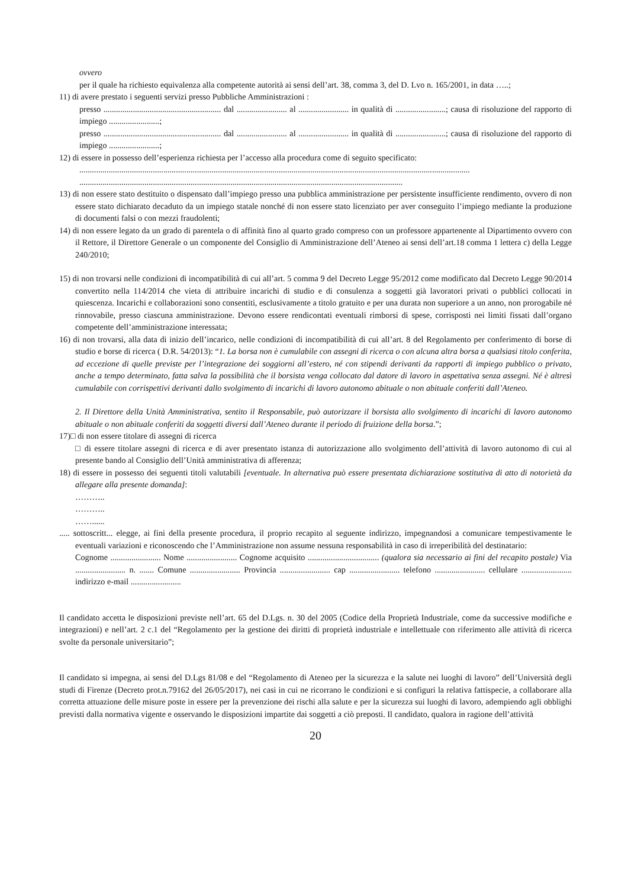ovvero
per il quale ha richiesto equivalenza alla competente autorità ai sensi dell’art. 38, comma 3, del D. Lvo n. 165/2001, in data …..;
11) di avere prestato i seguenti servizi presso Pubbliche Amministrazioni :
presso ........................................................ dal ........................ al ........................ in qualità di ........................; causa di risoluzione del rapporto di impiego ........................;
presso ........................................................ dal ........................ al ........................ in qualità di ........................; causa di risoluzione del rapporto di impiego ........................;
12) di essere in possesso dell’esperienza richiesta per l’accesso alla procedura come di seguito specificato:
..........................................................................................................................................................................................
..........................................................................................................................................................
13) di non essere stato destituito o dispensato dall’impiego presso una pubblica amministrazione per persistente insufficiente rendimento, ovvero di non essere stato dichiarato decaduto da un impiego statale nonché di non essere stato licenziato per aver conseguito l’impiego mediante la produzione di documenti falsi o con mezzi fraudolenti;
14) di non essere legato da un grado di parentela o di affinità fino al quarto grado compreso con un professore appartenente al Dipartimento ovvero con il Rettore, il Direttore Generale o un componente del Consiglio di Amministrazione dell’Ateneo ai sensi dell’art.18 comma 1 lettera c) della Legge 240/2010;
15) di non trovarsi nelle condizioni di incompatibilità di cui all’art. 5 comma 9 del Decreto Legge 95/2012 come modificato dal Decreto Legge 90/2014 convertito nella 114/2014 che vieta di attribuire incarichi di studio e di consulenza a soggetti già lavoratori privati o pubblici collocati in quiescenza. Incarichi e collaborazioni sono consentiti, esclusivamente a titolo gratuito e per una durata non superiore a un anno, non prorogabile né rinnovabile, presso ciascuna amministrazione. Devono essere rendicontati eventuali rimborsi di spese, corrisposti nei limiti fissati dall’organo competente dell’amministrazione interessata;
16) di non trovarsi, alla data di inizio dell’incarico, nelle condizioni di incompatibilità di cui all’art. 8 del Regolamento per conferimento di borse di studio e borse di ricerca ( D.R. 54/2013): “1. La borsa non è cumulabile con assegni di ricerca o con alcuna altra borsa a qualsiasi titolo conferita, ad eccezione di quelle previste per l’integrazione dei soggiorni all’estero, né con stipendi derivanti da rapporti di impiego pubblico o privato, anche a tempo determinato, fatta salva la possibilità che il borsista venga collocato dal datore di lavoro in aspettativa senza assegni. Né è altresì cumulabile con corrispettivi derivanti dallo svolgimento di incarichi di lavoro autonomo abituale o non abituale conferiti dall’Ateneo.
2. Il Direttore della Unità Amministrativa, sentito il Responsabile, può autorizzare il borsista allo svolgimento di incarichi di lavoro autonomo abituale o non abituale conferiti da soggetti diversi dall’Ateneo durante il periodo di fruizione della borsa.”;
17)□ di non essere titolare di assegni di ricerca
□ di essere titolare assegni di ricerca e di aver presentato istanza di autorizzazione allo svolgimento dell’attività di lavoro autonomo di cui al presente bando al Consiglio dell’Unità amministrativa di afferenza;
18) di essere in possesso dei seguenti titoli valutabili [eventuale. In alternativa può essere presentata dichiarazione sostitutiva di atto di notorietà da allegare alla presente domanda]:
………..
………..
……......
..... sottoscritt... elegge, ai fini della presente procedura, il proprio recapito al seguente indirizzo, impegnandosi a comunicare tempestivamente le eventuali variazioni e riconoscendo che l’Amministrazione non assume nessuna responsabilità in caso di irreperibilità del destinatario:
Cognome ........................ Nome ........................ Cognome acquisito .................................. (qualora sia necessario ai fini del recapito postale) Via ........................ n. ....... Comune ........................ Provincia ........................ cap ........................ telefono ........................ cellulare ........................ indirizzo e-mail ........................
Il candidato accetta le disposizioni previste nell’art. 65 del D.Lgs. n. 30 del 2005 (Codice della Proprietà Industriale, come da successive modifiche e integrazioni) e nell’art. 2 c.1 del “Regolamento per la gestione dei diritti di proprietà industriale e intellettuale con riferimento alle attività di ricerca svolte da personale universitario”;
Il candidato si impegna, ai sensi del D.Lgs 81/08 e del “Regolamento di Ateneo per la sicurezza e la salute nei luoghi di lavoro” dell’Università degli studi di Firenze (Decreto prot.n.79162 del 26/05/2017), nei casi in cui ne ricorrano le condizioni e si configuri la relativa fattispecie, a collaborare alla corretta attuazione delle misure poste in essere per la prevenzione dei rischi alla salute e per la sicurezza sui luoghi di lavoro, adempiendo agli obblighi previsti dalla normativa vigente e osservando le disposizioni impartite dai soggetti a ciò preposti. Il candidato, qualora in ragione dell’attività
20